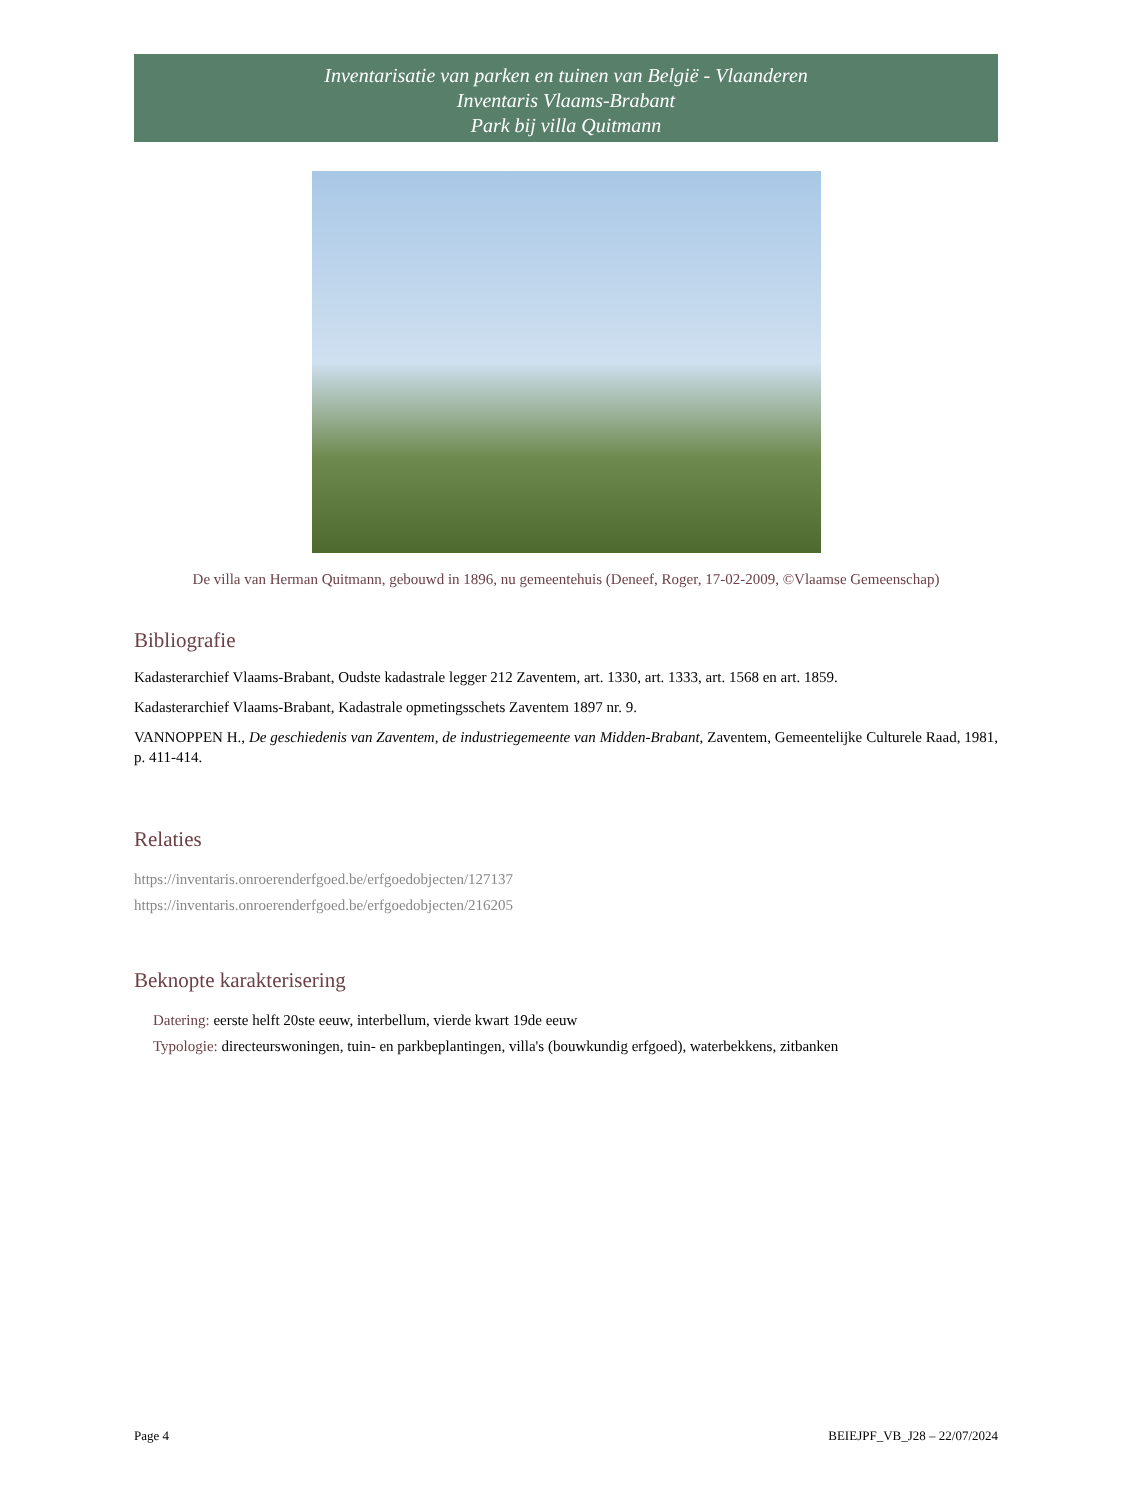Inventarisatie van parken en tuinen van België - Vlaanderen
Inventaris Vlaams-Brabant
Park bij villa Quitmann
De villa van Herman Quitmann, gebouwd in 1896, nu gemeentehuis (Deneef, Roger, 17-02-2009, ©Vlaamse Gemeenschap)
Bibliografie
Kadasterarchief Vlaams-Brabant, Oudste kadastrale legger 212 Zaventem, art. 1330, art. 1333, art. 1568 en art. 1859.
Kadasterarchief Vlaams-Brabant, Kadastrale opmetingsschets Zaventem 1897 nr. 9.
VANNOPPEN H., De geschiedenis van Zaventem, de industriegemeente van Midden-Brabant, Zaventem, Gemeentelijke Culturele Raad, 1981, p. 411-414.
Relaties
https://inventaris.onroerenderfgoed.be/erfgoedobjecten/127137
https://inventaris.onroerenderfgoed.be/erfgoedobjecten/216205
Beknopte karakterisering
Datering: eerste helft 20ste eeuw, interbellum, vierde kwart 19de eeuw
Typologie: directeurswoningen, tuin- en parkbeplantingen, villa's (bouwkundig erfgoed), waterbekkens, zitbanken
Page 4 BEIEJPF_VB_J28 – 22/07/2024